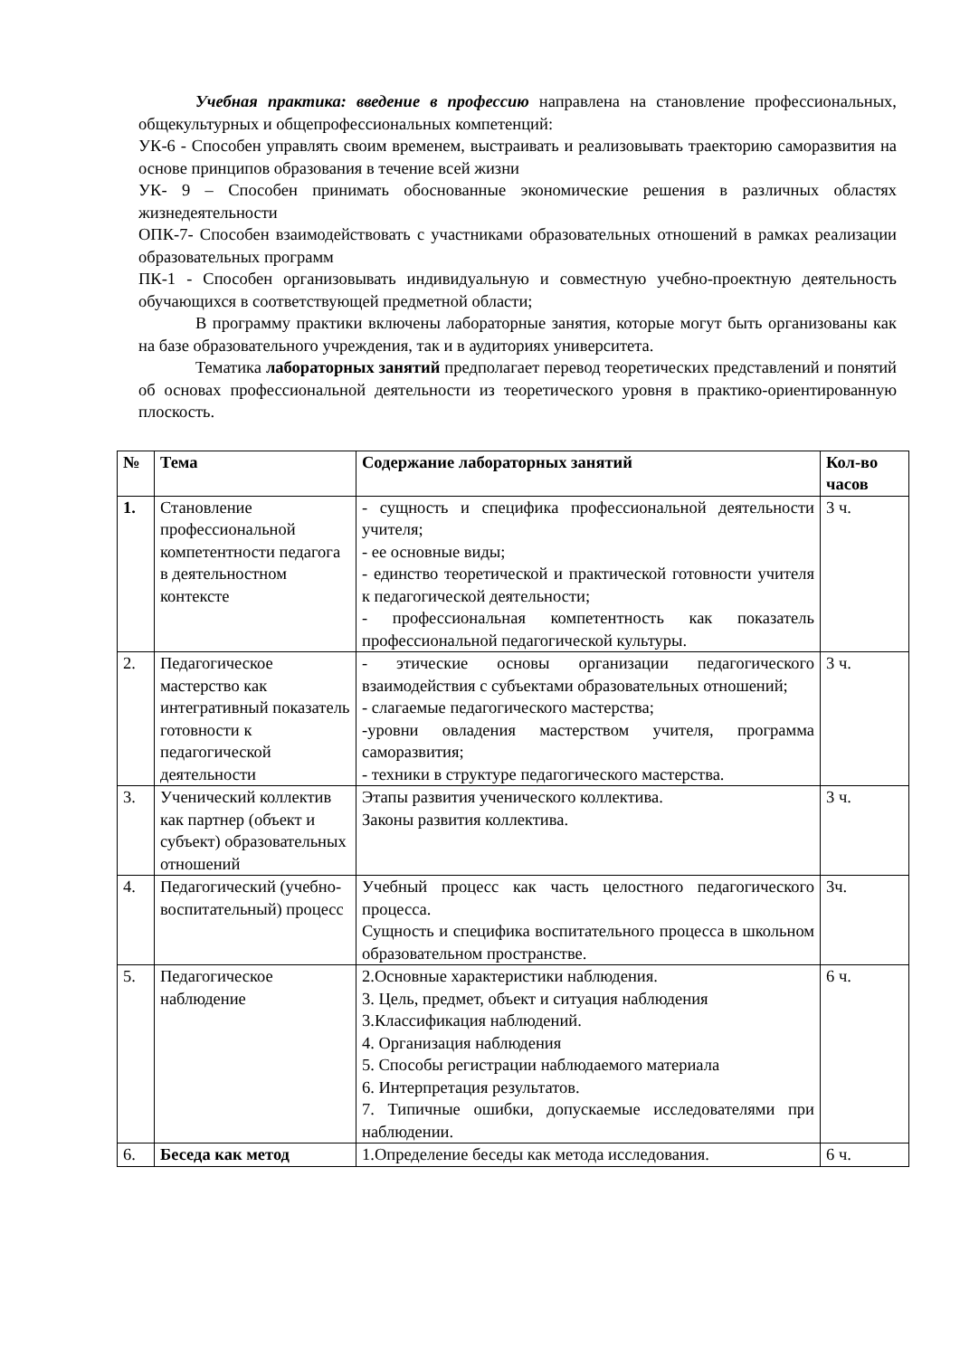Учебная практика: введение в профессию направлена на становление профессиональных, общекультурных и общепрофессиональных компетенций:
УК-6 - Способен управлять своим временем, выстраивать и реализовывать траекторию саморазвития на основе принципов образования в течение всей жизни
УК- 9 – Способен принимать обоснованные экономические решения в различных областях жизнедеятельности
ОПК-7- Способен взаимодействовать с участниками образовательных отношений в рамках реализации образовательных программ
ПК-1 - Способен организовывать индивидуальную и совместную учебно-проектную деятельность обучающихся в соответствующей предметной области;
В программу практики включены лабораторные занятия, которые могут быть организованы как на базе образовательного учреждения, так и в аудиториях университета.
Тематика лабораторных занятий предполагает перевод теоретических представлений и понятий об основах профессиональной деятельности из теоретического уровня в практико-ориентированную плоскость.
| № | Тема | Содержание лабораторных занятий | Кол-во часов |
| --- | --- | --- | --- |
| 1. | Становление профессиональной компетентности педагога в деятельностном контексте | - сущность и специфика профессиональной деятельности учителя; - ее основные виды; - единство теоретической и практической готовности учителя к педагогической деятельности; - профессиональная компетентность как показатель профессиональной педагогической культуры. | 3 ч. |
| 2. | Педагогическое мастерство как интегративный показатель готовности к педагогической деятельности | - этические основы организации педагогического взаимодействия с субъектами образовательных отношений; - слагаемые педагогического мастерства; -уровни овладения мастерством учителя, программа саморазвития; - техники в структуре педагогического мастерства. | 3 ч. |
| 3. | Ученический коллектив как партнер (объект и субъект) образовательных отношений | Этапы развития ученического коллектива. Законы развития коллектива. | 3 ч. |
| 4. | Педагогический (учебно-воспитательный) процесс | Учебный процесс как часть целостного педагогического процесса. Сущность и специфика воспитательного процесса в школьном образовательном пространстве. | 3ч. |
| 5. | Педагогическое наблюдение | 2.Основные характеристики наблюдения. 3. Цель, предмет, объект и ситуация наблюдения 3.Классификация наблюдений. 4. Организация наблюдения 5. Способы регистрации наблюдаемого материала 6. Интерпретация результатов. 7. Типичные ошибки, допускаемые исследователями при наблюдении. | 6 ч. |
| 6. | Беседа как метод | 1.Определение беседы как метода исследования. | 6 ч. |